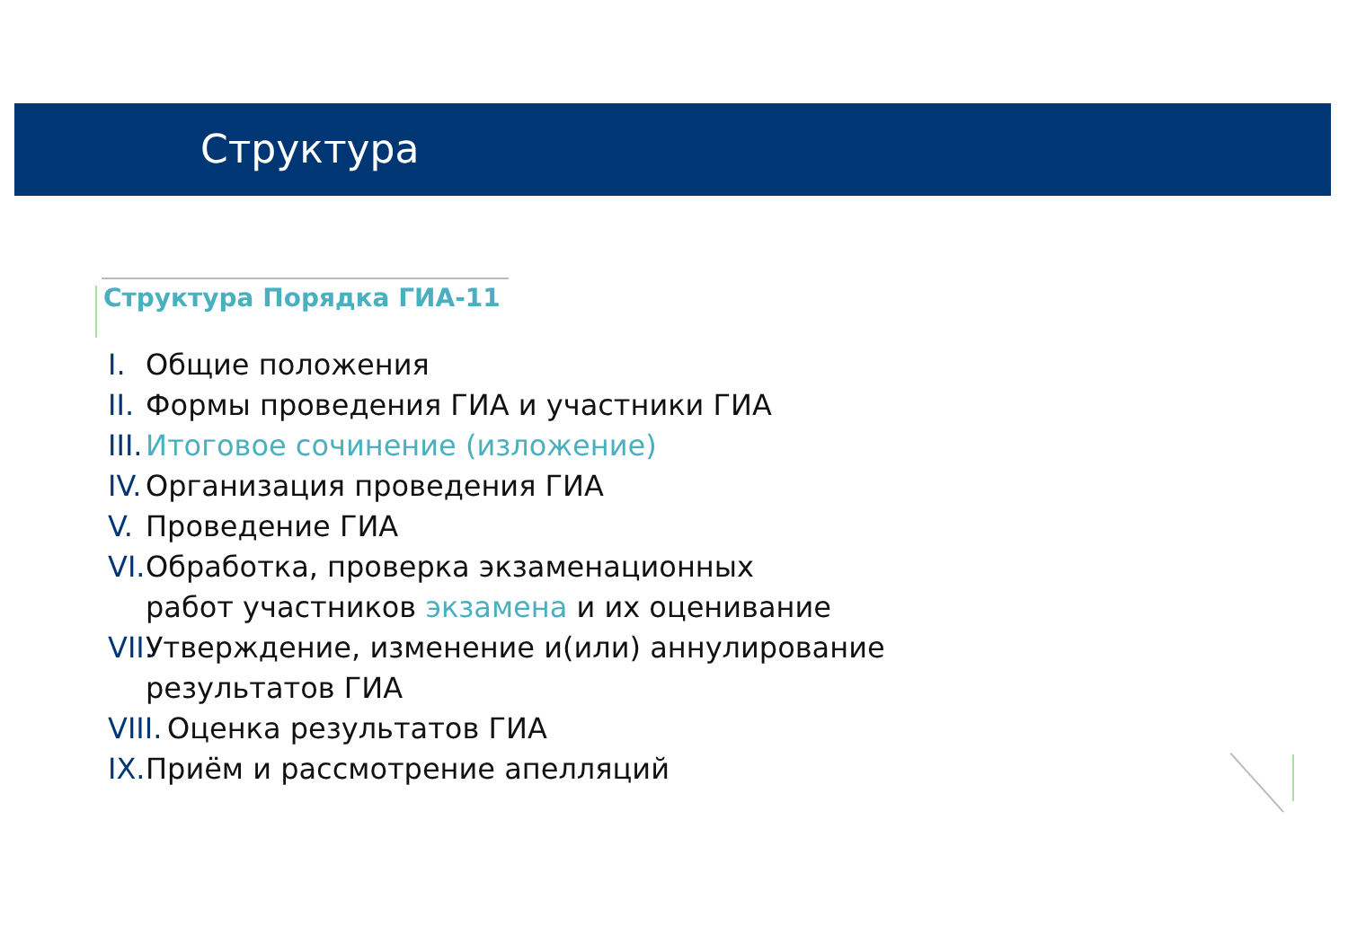Структура
Структура Порядка ГИА-11
I. Общие положения
II. Формы проведения ГИА и участники ГИА
III. Итоговое сочинение (изложение)
IV. Организация проведения ГИА
V. Проведение ГИА
VI. Обработка, проверка экзаменационных
работ участников экзамена и их оценивание
VII. Утверждение, изменение и(или) аннулирование
результатов ГИА
VIII. Оценка результатов ГИА
IX. Приём и рассмотрение апелляций